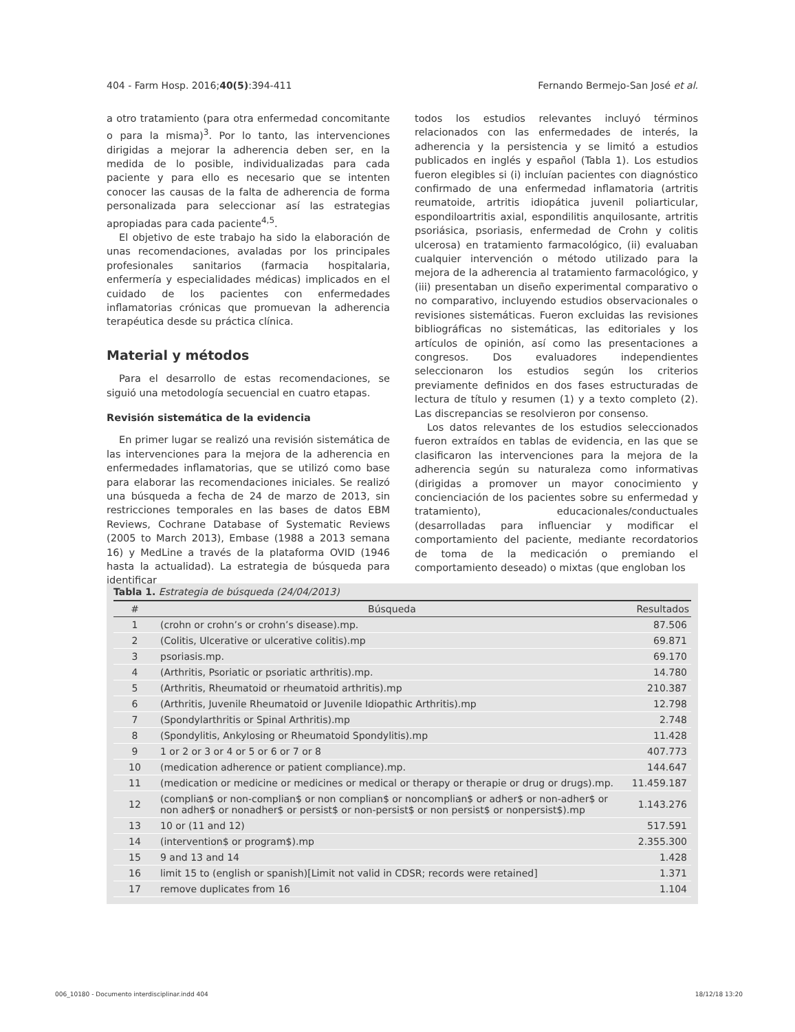404 - Farm Hosp. 2016;40(5):394-411 Fernando Bermejo-San José et al.
a otro tratamiento (para otra enfermedad concomitante o para la misma)<sup>3</sup>. Por lo tanto, las intervenciones dirigidas a mejorar la adherencia deben ser, en la medida de lo posible, individualizadas para cada paciente y para ello es necesario que se intenten conocer las causas de la falta de adherencia de forma personalizada para seleccionar así las estrategias apropiadas para cada paciente<sup>4,5</sup>.
El objetivo de este trabajo ha sido la elaboración de unas recomendaciones, avaladas por los principales profesionales sanitarios (farmacia hospitalaria, enfermería y especialidades médicas) implicados en el cuidado de los pacientes con enfermedades inflamatorias crónicas que promuevan la adherencia terapéutica desde su práctica clínica.
Material y métodos
Para el desarrollo de estas recomendaciones, se siguió una metodología secuencial en cuatro etapas.
Revisión sistemática de la evidencia
En primer lugar se realizó una revisión sistemática de las intervenciones para la mejora de la adherencia en enfermedades inflamatorias, que se utilizó como base para elaborar las recomendaciones iniciales. Se realizó una búsqueda a fecha de 24 de marzo de 2013, sin restricciones temporales en las bases de datos EBM Reviews, Cochrane Database of Systematic Reviews (2005 to March 2013), Embase (1988 a 2013 semana 16) y MedLine a través de la plataforma OVID (1946 hasta la actualidad). La estrategia de búsqueda para identificar
todos los estudios relevantes incluyó términos relacionados con las enfermedades de interés, la adherencia y la persistencia y se limitó a estudios publicados en inglés y español (Tabla 1). Los estudios fueron elegibles si (i) incluían pacientes con diagnóstico confirmado de una enfermedad inflamatoria (artritis reumatoide, artritis idiopática juvenil poliarticular, espondiloartritis axial, espondilitis anquilosante, artritis psoriásica, psoriasis, enfermedad de Crohn y colitis ulcerosa) en tratamiento farmacológico, (ii) evaluaban cualquier intervención o método utilizado para la mejora de la adherencia al tratamiento farmacológico, y (iii) presentaban un diseño experimental comparativo o no comparativo, incluyendo estudios observacionales o revisiones sistemáticas. Fueron excluidas las revisiones bibliográficas no sistemáticas, las editoriales y los artículos de opinión, así como las presentaciones a congresos. Dos evaluadores independientes seleccionaron los estudios según los criterios previamente definidos en dos fases estructuradas de lectura de título y resumen (1) y a texto completo (2). Las discrepancias se resolvieron por consenso.
Los datos relevantes de los estudios seleccionados fueron extraídos en tablas de evidencia, en las que se clasificaron las intervenciones para la mejora de la adherencia según su naturaleza como informativas (dirigidas a promover un mayor conocimiento y concienciación de los pacientes sobre su enfermedad y tratamiento), educacionales/conductuales (desarrolladas para influenciar y modificar el comportamiento del paciente, mediante recordatorios de toma de la medicación o premiando el comportamiento deseado) o mixtas (que engloban los
Tabla 1. Estrategia de búsqueda (24/04/2013)
| # | Búsqueda | Resultados |
| --- | --- | --- |
| 1 | (crohn or crohn’s or crohn’s disease).mp. | 87.506 |
| 2 | (Colitis, Ulcerative or ulcerative colitis).mp | 69.871 |
| 3 | psoriasis.mp. | 69.170 |
| 4 | (Arthritis, Psoriatic or psoriatic arthritis).mp. | 14.780 |
| 5 | (Arthritis, Rheumatoid or rheumatoid arthritis).mp | 210.387 |
| 6 | (Arthritis, Juvenile Rheumatoid or Juvenile Idiopathic Arthritis).mp | 12.798 |
| 7 | (Spondylarthritis or Spinal Arthritis).mp | 2.748 |
| 8 | (Spondylitis, Ankylosing or Rheumatoid Spondylitis).mp | 11.428 |
| 9 | 1 or 2 or 3 or 4 or 5 or 6 or 7 or 8 | 407.773 |
| 10 | (medication adherence or patient compliance).mp. | 144.647 |
| 11 | (medication or medicine or medicines or medical or therapy or therapie or drug or drugs).mp. | 11.459.187 |
| 12 | (complian$ or non-complian$ or non complian$ or noncomplian$ or adher$ or non-adher$ or non adher$ or nonadher$ or persist$ or non-persist$ or non persist$ or nonpersist$).mp | 1.143.276 |
| 13 | 10 or (11 and 12) | 517.591 |
| 14 | (intervention$ or program$).mp | 2.355.300 |
| 15 | 9 and 13 and 14 | 1.428 |
| 16 | limit 15 to (english or spanish)[Limit not valid in CDSR; records were retained] | 1.371 |
| 17 | remove duplicates from 16 | 1.104 |
006_10180 - Documento interdisciplinar.indd 404 18/12/18 13:20